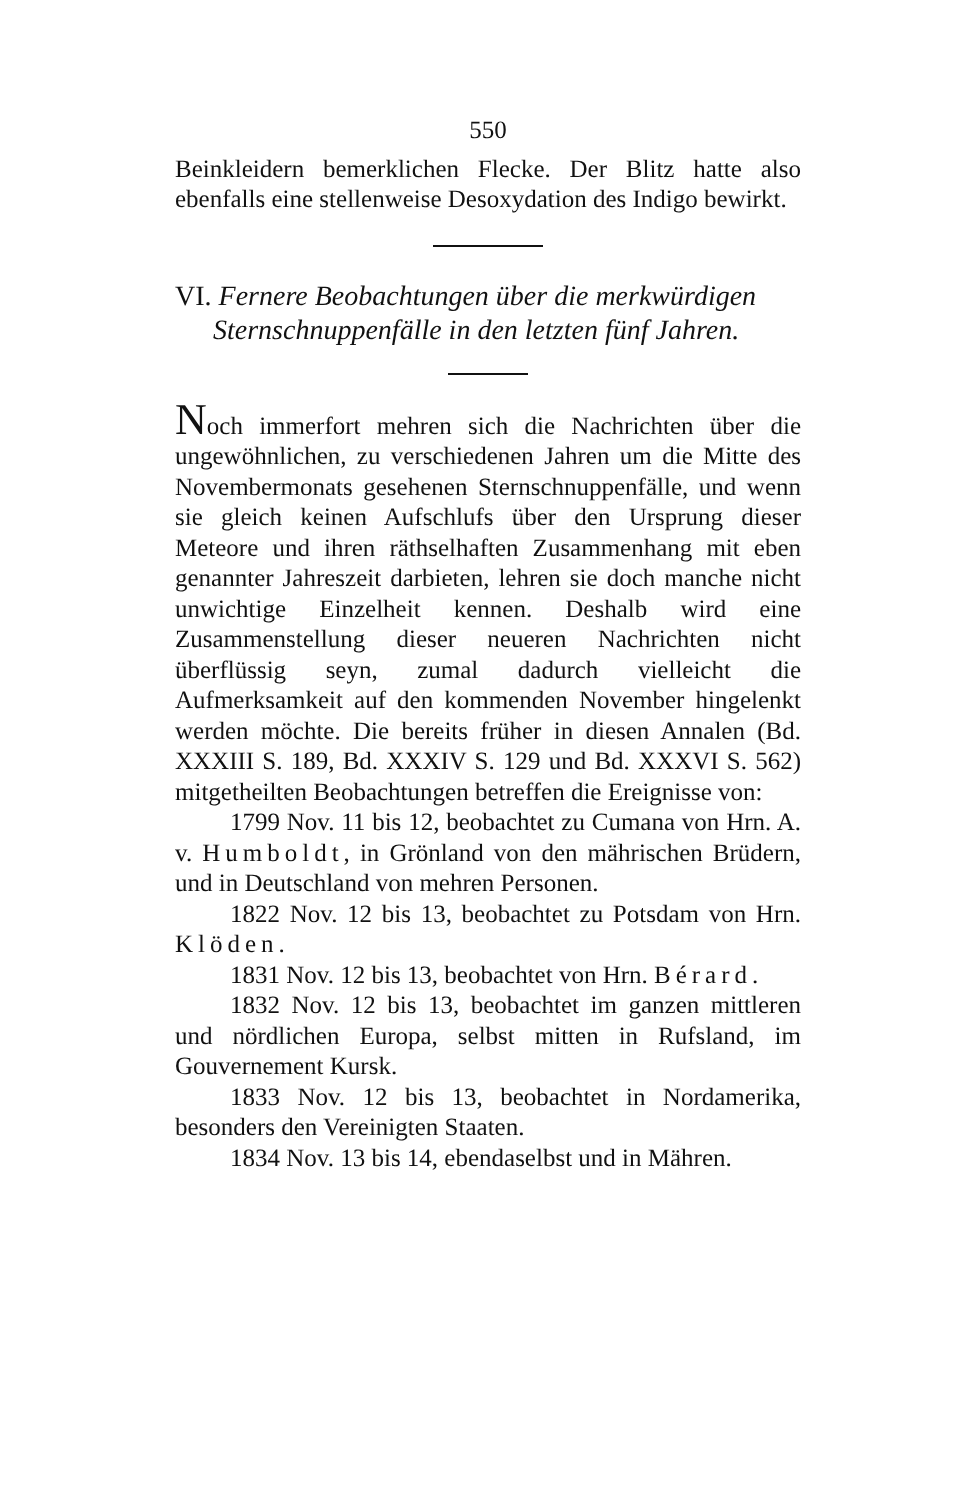550
Beinkleidern bemerklichen Flecke. Der Blitz hatte also ebenfalls eine stellenweise Desoxydation des Indigo bewirkt.
VI. Fernere Beobachtungen über die merkwürdigen Sternschnuppenfälle in den letzten fünf Jahren.
Noch immerfort mehren sich die Nachrichten über die ungewöhnlichen, zu verschiedenen Jahren um die Mitte des Novembermonats gesehenen Sternschnuppenfälle, und wenn sie gleich keinen Aufschlufs über den Ursprung dieser Meteore und ihren räthselhaften Zusammenhang mit eben genannter Jahreszeit darbieten, lehren sie doch manche nicht unwichtige Einzelheit kennen. Deshalb wird eine Zusammenstellung dieser neueren Nachrichten nicht überflüssig seyn, zumal dadurch vielleicht die Aufmerksamkeit auf den kommenden November hingelenkt werden möchte. Die bereits früher in diesen Annalen (Bd. XXXIII S. 189, Bd. XXXIV S. 129 und Bd. XXXVI S. 562) mitgetheilten Beobachtungen betreffen die Ereignisse von:
1799 Nov. 11 bis 12, beobachtet zu Cumana von Hrn. A. v. Humboldt, in Grönland von den mährischen Brüdern, und in Deutschland von mehren Personen.
1822 Nov. 12 bis 13, beobachtet zu Potsdam von Hrn. Klöden.
1831 Nov. 12 bis 13, beobachtet von Hrn. Bérard.
1832 Nov. 12 bis 13, beobachtet im ganzen mittleren und nördlichen Europa, selbst mitten in Rufsland, im Gouvernement Kursk.
1833 Nov. 12 bis 13, beobachtet in Nordamerika, besonders den Vereinigten Staaten.
1834 Nov. 13 bis 14, ebendaselbst und in Mähren.